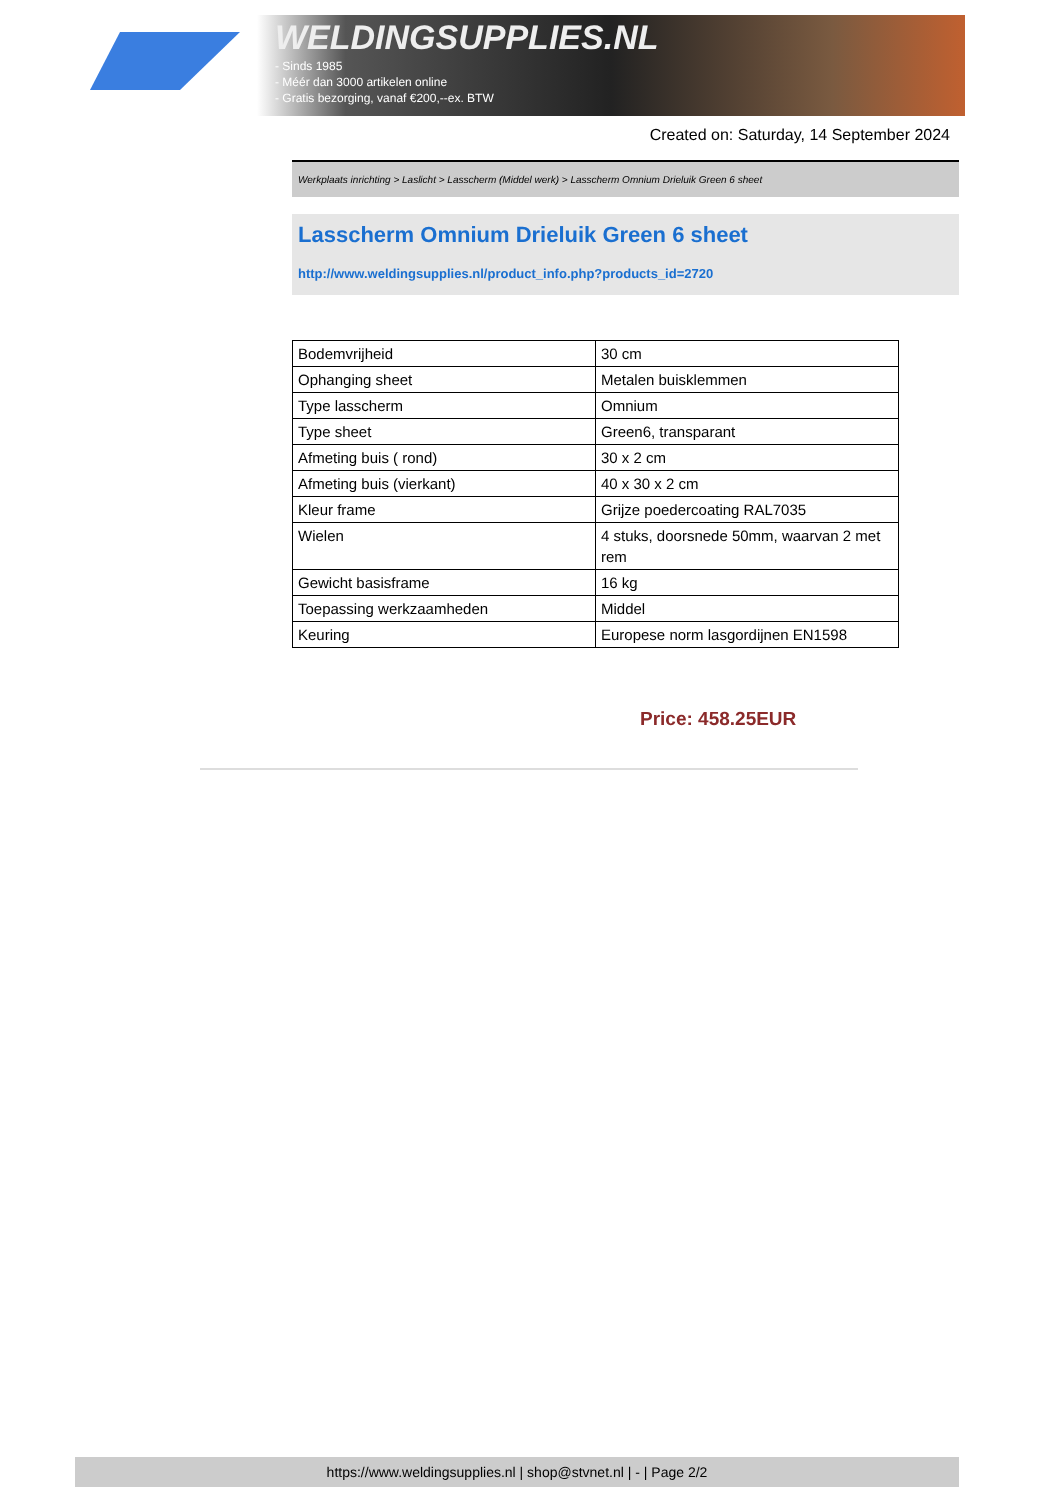WELDINGSUPPLIES.NL
- Sinds 1985
- Méér dan 3000 artikelen online
- Gratis bezorging, vanaf €200,--ex. BTW
Created on: Saturday, 14 September 2024
Werkplaats inrichting > Laslicht > Lasscherm (Middel werk) > Lasscherm Omnium Drieluik Green 6 sheet
Lasscherm Omnium Drieluik Green 6 sheet
http://www.weldingsupplies.nl/product_info.php?products_id=2720
| Bodemvrijheid | 30 cm |
| Ophanging sheet | Metalen buisklemmen |
| Type lasscherm | Omnium |
| Type sheet | Green6, transparant |
| Afmeting buis ( rond) | 30 x 2 cm |
| Afmeting buis (vierkant) | 40 x 30 x 2 cm |
| Kleur frame | Grijze poedercoating RAL7035 |
| Wielen | 4 stuks, doorsnede 50mm, waarvan 2 met rem |
| Gewicht basisframe | 16 kg |
| Toepassing werkzaamheden | Middel |
| Keuring | Europese norm lasgordijnen EN1598 |
Price: 458.25EUR
https://www.weldingsupplies.nl | shop@stvnet.nl | - | Page 2/2